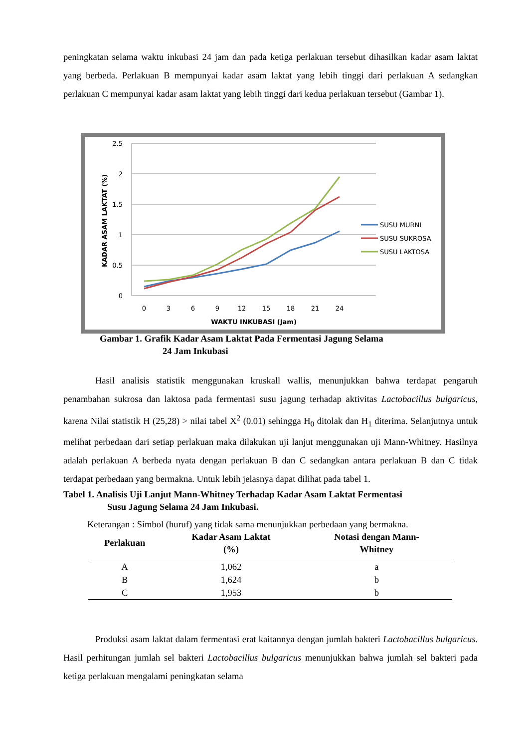peningkatan selama waktu inkubasi 24 jam dan pada ketiga perlakuan tersebut dihasilkan kadar asam laktat yang berbeda. Perlakuan B mempunyai kadar asam laktat yang lebih tinggi dari perlakuan A sedangkan perlakuan C mempunyai kadar asam laktat yang lebih tinggi dari kedua perlakuan tersebut (Gambar 1).
2.5
2
1.5
1
0.5
0
0
3
6
9
12
15
18
21
24
WAKTU INKUBASI (Jam)
KADAR ASAM LAKTAT (%)
SUSU MURNI
SUSU SUKROSA
SUSU LAKTOSA
Gambar 1. Grafik Kadar Asam Laktat Pada Fermentasi Jagung Selama
24 Jam Inkubasi
Hasil analisis statistik menggunakan kruskall wallis, menunjukkan bahwa terdapat pengaruh penambahan sukrosa dan laktosa pada fermentasi susu jagung terhadap aktivitas Lactobacillus bulgaricus, karena Nilai statistik H (25,28) > nilai tabel X<sup>2</sup> (0.01) sehingga H<sub>0</sub> ditolak dan H<sub>1</sub> diterima. Selanjutnya untuk melihat perbedaan dari setiap perlakuan maka dilakukan uji lanjut menggunakan uji Mann-Whitney. Hasilnya adalah perlakuan A berbeda nyata dengan perlakuan B dan C sedangkan antara perlakuan B dan C tidak terdapat perbedaan yang bermakna. Untuk lebih jelasnya dapat dilihat pada tabel 1.
Tabel 1. Analisis Uji Lanjut Mann-Whitney Terhadap Kadar Asam Laktat Fermentasi
Susu Jagung Selama 24 Jam Inkubasi.
Keterangan : Simbol (huruf) yang tidak sama menunjukkan perbedaan yang bermakna.
| Perlakuan | Kadar Asam Laktat (%) | Notasi dengan Mann- Whitney |
| --- | --- | --- |
| A | 1,062 | a |
| B | 1,624 | b |
| C | 1,953 | b |
Produksi asam laktat dalam fermentasi erat kaitannya dengan jumlah bakteri Lactobacillus bulgaricus. Hasil perhitungan jumlah sel bakteri Lactobacillus bulgaricus menunjukkan bahwa jumlah sel bakteri pada ketiga perlakuan mengalami peningkatan selama